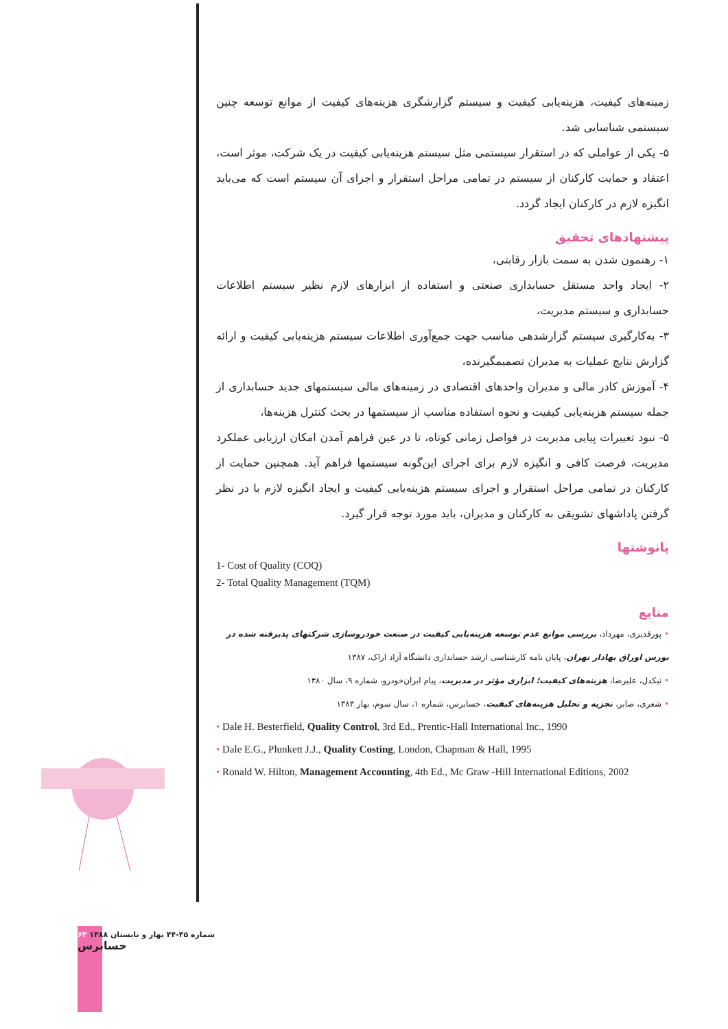زمینه‌های کیفیت، هزینه‌یابی کیفیت و سیستم گزارشگری هزینه‌های کیفیت از موانع توسعه چنین سیستمی شناسایی شد.
۵- یکی از عواملی که در استقرار سیستمی مثل سیستم هزینه‌یابی کیفیت در یک شرکت، موثر است، اعتقاد و حمایت کارکنان از سیستم در تمامی مراحل استقرار و اجرای آن سیستم است که می‌باید انگیزه لازم در کارکنان ایجاد گردد.
پیشنهادهای تحقیق
۱- رهنمون شدن به سمت بازار رقابتی،
۲- ایجاد واحد مستقل حسابداری صنعتی و استفاده از ابزارهای لازم نظیر سیستم اطلاعات حسابداری و سیستم مدیریت،
۳- به‌کارگیری سیستم گزارشدهی مناسب جهت جمع‌آوری اطلاعات سیستم هزینه‌یابی کیفیت و ارائه گزارش نتایج عملیات به مدیران تصمیمگیرنده،
۴- آموزش کادر مالی و مدیران واحدهای اقتصادی در زمینه‌های مالی سیستمهای جدید حسابداری از جمله سیستم هزینه‌یابی کیفیت و نحوه استفاده مناسب از سیستمها در بحث کنترل هزینه‌ها،
۵- نبود تغییرات پیایی مدیریت در فواصل زمانی کوتاه، تا در عین فراهم آمدن امکان ارزیابی عملکرد مدیریت، فرصت کافی و انگیزه لازم برای اجرای این‌گونه سیستمها فراهم آید. همچنین حمایت از کارکنان در تمامی مراحل استقرار و اجرای سیستم هزینه‌یابی کیفیت و ایجاد انگیزه لازم با در نظر گرفتن پاداشهای تشویقی به کارکنان و مدیران، باید مورد توجه قرار گیرد.
پانوشتها
1- Cost of Quality (COQ)
2- Total Quality Management (TQM)
منابع
• پورقدیری، مهرداد، بررسی موانع عدم توسعه هزینه‌یابی کیفیت در صنعت خودروسازی شرکتهای پذیرفته شده در بورس اوراق بهادار تهران، پایان نامه کارشناسی ارشد حسابداری دانشگاه آزاد اراک، ۱۳۸۷
• نیکدل، علیرضا، هزینه‌های کیفیت؛ ابزاری مؤثر در مدیریت، پیام ایران‌خودرو، شماره ۹، سال ۱۳۸۰
• شعری، صابر، تجزیه و تحلیل هزینه‌های کیفیت، حسابرس، شماره ۱، سال سوم، بهار ۱۳۸۴
• Dale H. Besterfield, Quality Control, 3rd Ed., Prentic-Hall International Inc., 1990
• Dale E.G., Plunkett J.J., Quality Costing, London, Chapman & Hall, 1995
• Ronald W. Hilton, Management Accounting, 4th Ed., Mc Graw -Hill International Editions, 2002
۶۳ شماره ۴۵-۴۴ بهار و تابستان ۱۳۸۸
حسابرس